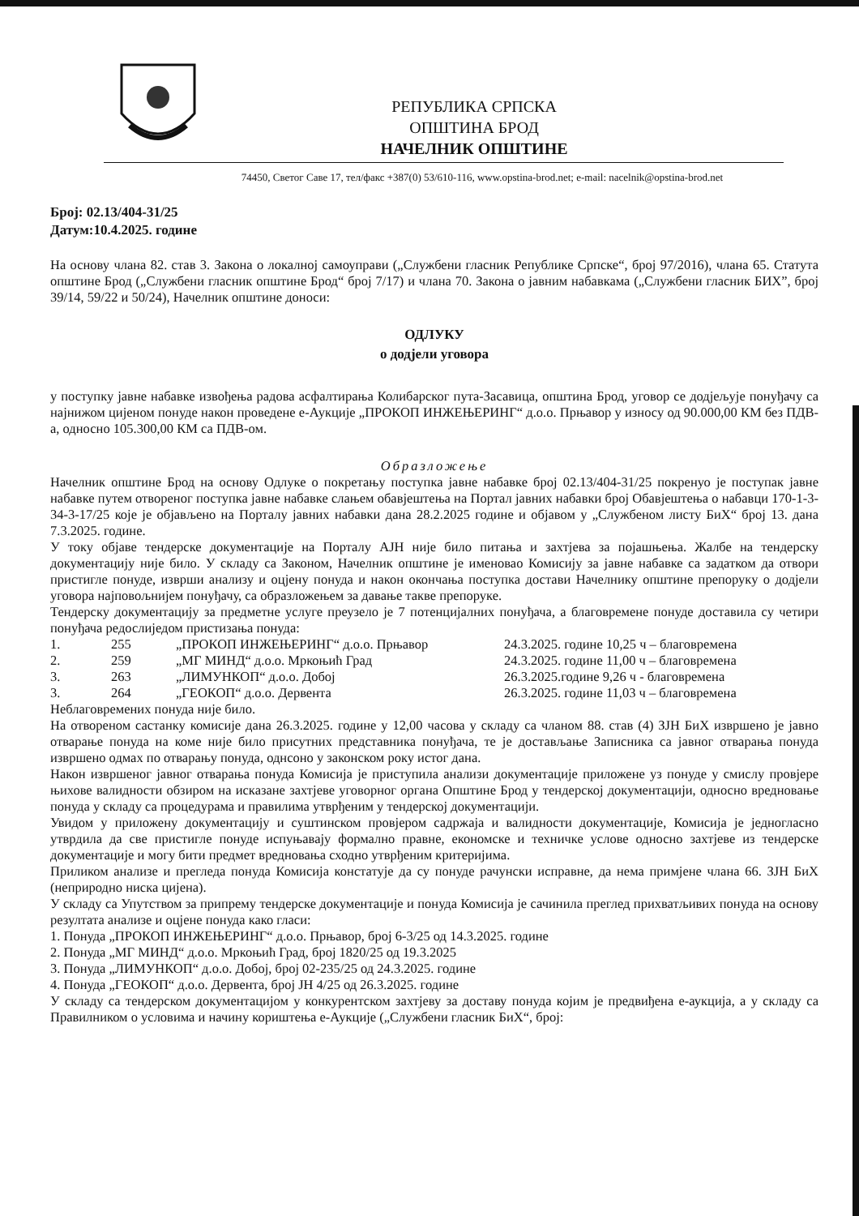РЕПУБЛИКА СРПСКА
ОПШТИНА БРОД
НАЧЕЛНИК ОПШТИНЕ
74450, Светог Саве 17, тел/факс +387(0) 53/610-116, www.opstina-brod.net; e-mail: nacelnik@opstina-brod.net
Број: 02.13/404-31/25
Датум:10.4.2025. године
На основу члана 82. став 3. Закона о локалној самоуправи („Службени гласник Републике Српске“, број 97/2016), члана 65. Статута општине Брод („Службени гласник општине Брод“ број 7/17) и члана 70. Закона о јавним набавкама („Службени гласник БИХ”, број 39/14, 59/22 и 50/24), Начелник општине доноси:
ОДЛУКУ
о додјели уговора
у поступку јавне набавке извођења радова асфалтирања Колибарског пута-Засавица, општина Брод, уговор се додјељује понуђачу са најнижом цијеном понуде након проведене е-Аукције „ПРОКОП ИНЖЕЊЕРИНГ“ д.о.о. Прњавор у износу од 90.000,00 КМ без ПДВ-а, односно 105.300,00 КМ са ПДВ-ом.
Образложење
Начелник општине Брод на основу Одлуке о покретању поступка јавне набавке број 02.13/404-31/25 покренуо је поступак јавне набавке путем отвореног поступка јавне набавке слањем обавјештења на Портал јавних набавки број Обавјештења о набавци 170-1-3-34-3-17/25 које је објављено на Порталу јавних набавки дана 28.2.2025 године и објавом у „Службеном листу БиХ“ број 13. дана 7.3.2025. године.
У току објаве тендерске документације на Порталу АЈН није било питања и захтјева за појашњења. Жалбе на тендерску документацију није било. У складу са Законом, Начелник општине је именовао Комисију за јавне набавке са задатком да отвори пристигле понуде, изврши анализу и оцјену понуда и након окончања поступка достави Начелнику општине препоруку о додјели уговора најповољнијем понуђачу, са образложењем за давање такве препоруке.
Тендерску документацију за предметне услуге преузело је 7 потенцијалних понуђача, а благовремене понуде доставила су четири понуђача редослиједом пристизања понуда:
| 1. | 255 | „ПРОКОП ИНЖЕЊЕРИНГ“ д.о.о. Прњавор | 24.3.2025. године 10,25 ч – благовремена |
| 2. | 259 | „МГ МИНД“ д.о.о. Мркоњић Град | 24.3.2025. године 11,00 ч – благовремена |
| 3. | 263 | „ЛИМУНКОП“ д.о.о. Добој | 26.3.2025.године 9,26 ч - благовремена |
| 3. | 264 | „ГЕОКОП“ д.о.о. Дервента | 26.3.2025. године 11,03 ч – благовремена |
Неблаговремених понуда није било.
На отвореном састанку комисије дана 26.3.2025. године у 12,00 часова у складу са чланом 88. став (4) ЗЈН БиХ извршено је јавно отварање понуда на коме није било присутних представника понуђача, те је достављање Записника са јавног отварања понуда извршено одмах по отварању понуда, однсоно у законском року истог дана.
Након извршеног јавног отварања понуда Комисија је приступила анализи документације приложене уз понуде у смислу провјере њихове валидности обзиром на исказане захтјеве уговорног органа Општине Брод у тендерској документацији, односно вредновање понуда у складу са процедурама и правилима утврђеним у тендерској документацији.
Увидом у приложену документацију и суштинском провјером садржаја и валидности документације, Комисија је једногласно утврдила да све пристигле понуде испуњавају формално правне, економске и техничке услове односно захтјеве из тендерске документације и могу бити предмет вредновања сходно утврђеним критеријима.
Приликом анализе и прегледа понуда Комисија констатује да су понуде рачунски исправне, да нема примјене члана 66. ЗЈН БиХ (неприродно ниска цијена).
У складу са Упутством за припрему тендерске документације и понуда Комисија је сачинила преглед прихватљивих понуда на основу резултата анализе и оцјене понуда како гласи:
1. Понуда „ПРОКОП ИНЖЕЊЕРИНГ“ д.о.о. Прњавор, број 6-3/25 од 14.3.2025. године
2. Понуда „МГ МИНД“ д.о.о. Мркоњић Град, број 1820/25 од 19.3.2025
3. Понуда „ЛИМУНКОП“ д.о.о. Добој, број 02-235/25 од 24.3.2025. године
4. Понуда „ГЕОКОП“ д.о.о. Дервента, број ЈН 4/25 од 26.3.2025. године
У складу са тендерском документацијом у конкурентском захтјеву за доставу понуда којим је предвиђена е-аукција, а у складу са Правилником о условима и начину кориштења е-Аукције („Службени гласник БиХ“, број: